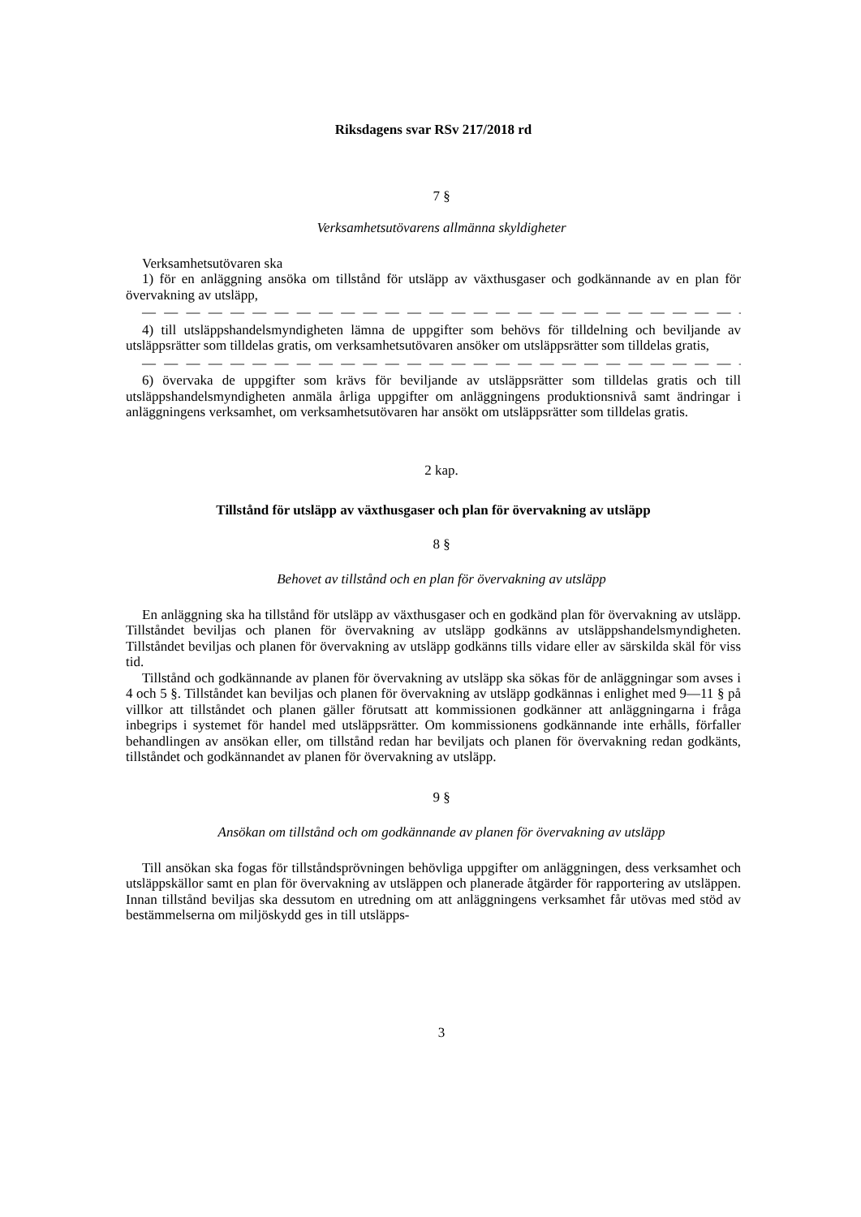Riksdagens svar RSv 217/2018 rd
7 §
Verksamhetsutövarens allmänna skyldigheter
Verksamhetsutövaren ska
1) för en anläggning ansöka om tillstånd för utsläpp av växthusgaser och godkännande av en plan för övervakning av utsläpp,
— — — — — — — — — — — — — — — — — — — — — — — — — — — — — — —
4) till utsläppshandelsmyndigheten lämna de uppgifter som behövs för tilldelning och beviljande av utsläppsrätter som tilldelas gratis, om verksamhetsutövaren ansöker om utsläppsrätter som tilldelas gratis,
— — — — — — — — — — — — — — — — — — — — — — — — — — — — — — —
6) övervaka de uppgifter som krävs för beviljande av utsläppsrätter som tilldelas gratis och till utsläppshandelsmyndigheten anmäla årliga uppgifter om anläggningens produktionsnivå samt ändringar i anläggningens verksamhet, om verksamhetsutövaren har ansökt om utsläppsrätter som tilldelas gratis.
2 kap.
Tillstånd för utsläpp av växthusgaser och plan för övervakning av utsläpp
8 §
Behovet av tillstånd och en plan för övervakning av utsläpp
En anläggning ska ha tillstånd för utsläpp av växthusgaser och en godkänd plan för övervakning av utsläpp. Tillståndet beviljas och planen för övervakning av utsläpp godkänns av utsläppshandelsmyndigheten. Tillståndet beviljas och planen för övervakning av utsläpp godkänns tills vidare eller av särskilda skäl för viss tid.
Tillstånd och godkännande av planen för övervakning av utsläpp ska sökas för de anläggningar som avses i 4 och 5 §. Tillståndet kan beviljas och planen för övervakning av utsläpp godkännas i enlighet med 9—11 § på villkor att tillståndet och planen gäller förutsatt att kommissionen godkänner att anläggningarna i fråga inbegrips i systemet för handel med utsläppsrätter. Om kommissionens godkännande inte erhålls, förfaller behandlingen av ansökan eller, om tillstånd redan har beviljats och planen för övervakning redan godkänts, tillståndet och godkännandet av planen för övervakning av utsläpp.
9 §
Ansökan om tillstånd och om godkännande av planen för övervakning av utsläpp
Till ansökan ska fogas för tillståndsprövningen behövliga uppgifter om anläggningen, dess verksamhet och utsläppskällor samt en plan för övervakning av utsläppen och planerade åtgärder för rapportering av utsläppen. Innan tillstånd beviljas ska dessutom en utredning om att anläggningens verksamhet får utövas med stöd av bestämmelserna om miljöskydd ges in till utsläpps-
3